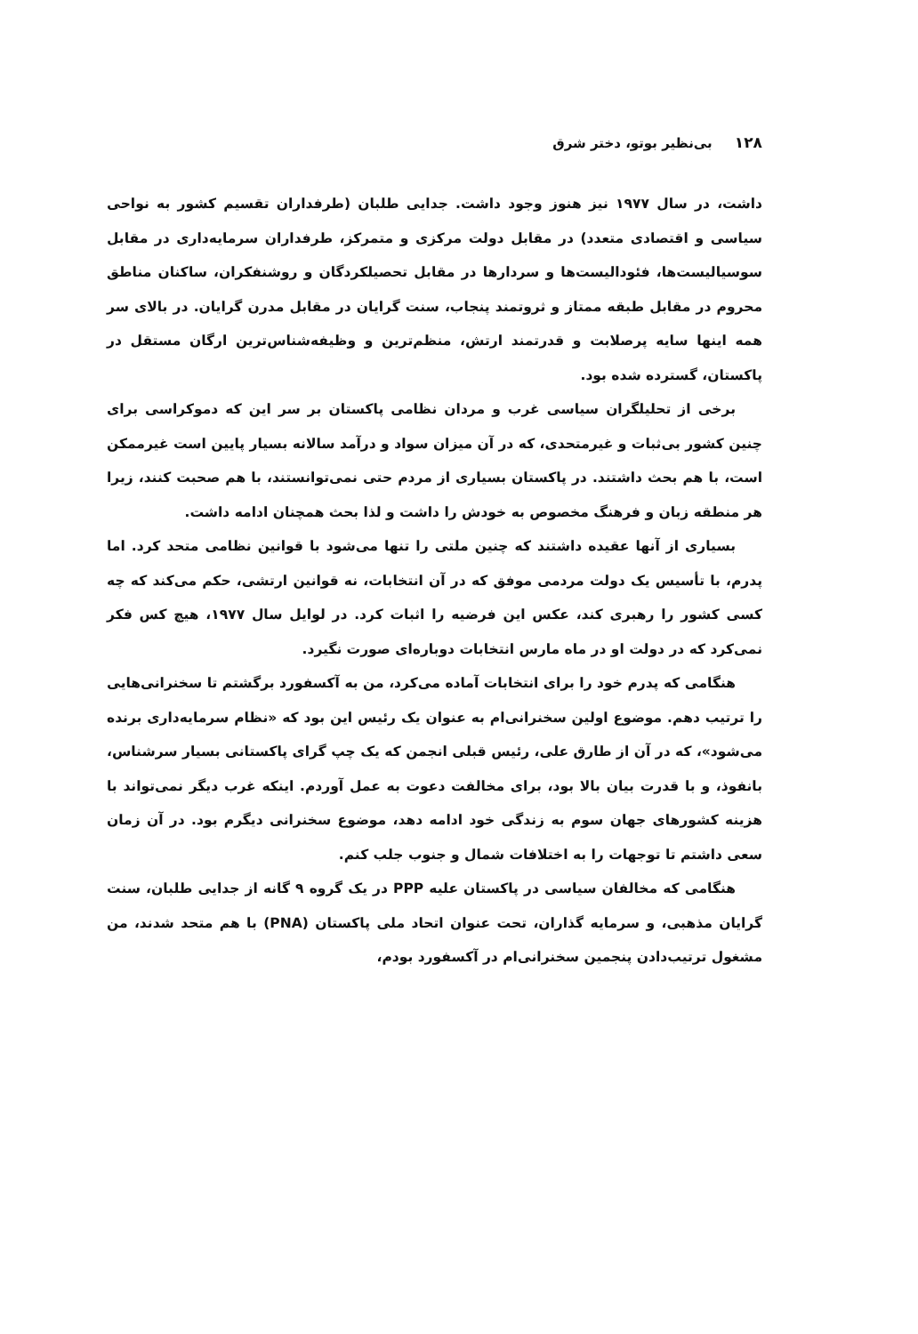۱۲۸ بی‌نظیر بوتو، دختر شرق
داشت، در سال ۱۹۷۷ نیز هنوز وجود داشت. جدایی طلبان (طرفداران تقسیم کشور به نواحی سیاسی و اقتصادی متعدد) در مقابل دولت مرکزی و متمرکز، طرفداران سرمایه‌داری در مقابل سوسیالیست‌ها، فئودالیست‌ها و سردارها در مقابل تحصیلکردگان و روشنفکران، ساکنان مناطق محروم در مقابل طبقه ممتاز و ثروتمند پنجاب، سنت گرایان در مقابل مدرن گرایان. در بالای سر همه اینها سایه پرصلابت و قدرتمند ارتش، منظم‌ترین و وظیفه‌شناس‌ترین ارگان مستقل در پاکستان، گسترده شده بود.
برخی از تحلیلگران سیاسی غرب و مردان نظامی پاکستان بر سر این که دموکراسی برای چنین کشور بی‌ثبات و غیرمتحدی، که در آن میزان سواد و درآمد سالانه بسیار پایین است غیرممکن است، با هم بحث داشتند. در پاکستان بسیاری از مردم حتی نمی‌توانستند، با هم صحبت کنند، زیرا هر منطقه زبان و فرهنگ مخصوص به خودش را داشت و لذا بحث همچنان ادامه داشت.
بسیاری از آنها عقیده داشتند که چنین ملتی را تنها می‌شود با قوانین نظامی متحد کرد. اما پدرم، با تأسیس یک دولت مردمی موفق که در آن انتخابات، نه قوانین ارتشی، حکم می‌کند که چه کسی کشور را رهبری کند، عکس این فرضیه را اثبات کرد. در لوایل سال ۱۹۷۷، هیچ کس فکر نمی‌کرد که در دولت او در ماه مارس انتخابات دوباره‌ای صورت نگیرد.
هنگامی که پدرم خود را برای انتخابات آماده می‌کرد، من به آکسفورد برگشتم تا سخنرانی‌هایی را ترتیب دهم. موضوع اولین سخنرانی‌ام به عنوان یک رئیس این بود که «نظام سرمایه‌داری برنده می‌شود»، که در آن از طارق علی، رئیس قبلی انجمن که یک چپ گرای پاکستانی بسیار سرشناس، بانفوذ، و با قدرت بیان بالا بود، برای مخالفت دعوت به عمل آوردم. اینکه غرب دیگر نمی‌تواند با هزینه کشورهای جهان سوم به زندگی خود ادامه دهد، موضوع سخنرانی دیگرم بود. در آن زمان سعی داشتم تا توجهات را به اختلافات شمال و جنوب جلب کنم.
هنگامی که مخالفان سیاسی در پاکستان علیه PPP در یک گروه ۹ گانه از جدایی طلبان، سنت گرایان مذهبی، و سرمایه گذاران، تحت عنوان اتحاد ملی پاکستان (PNA) با هم متحد شدند، من مشغول ترتیب‌دادن پنجمین سخنرانی‌ام در آکسفورد بودم،